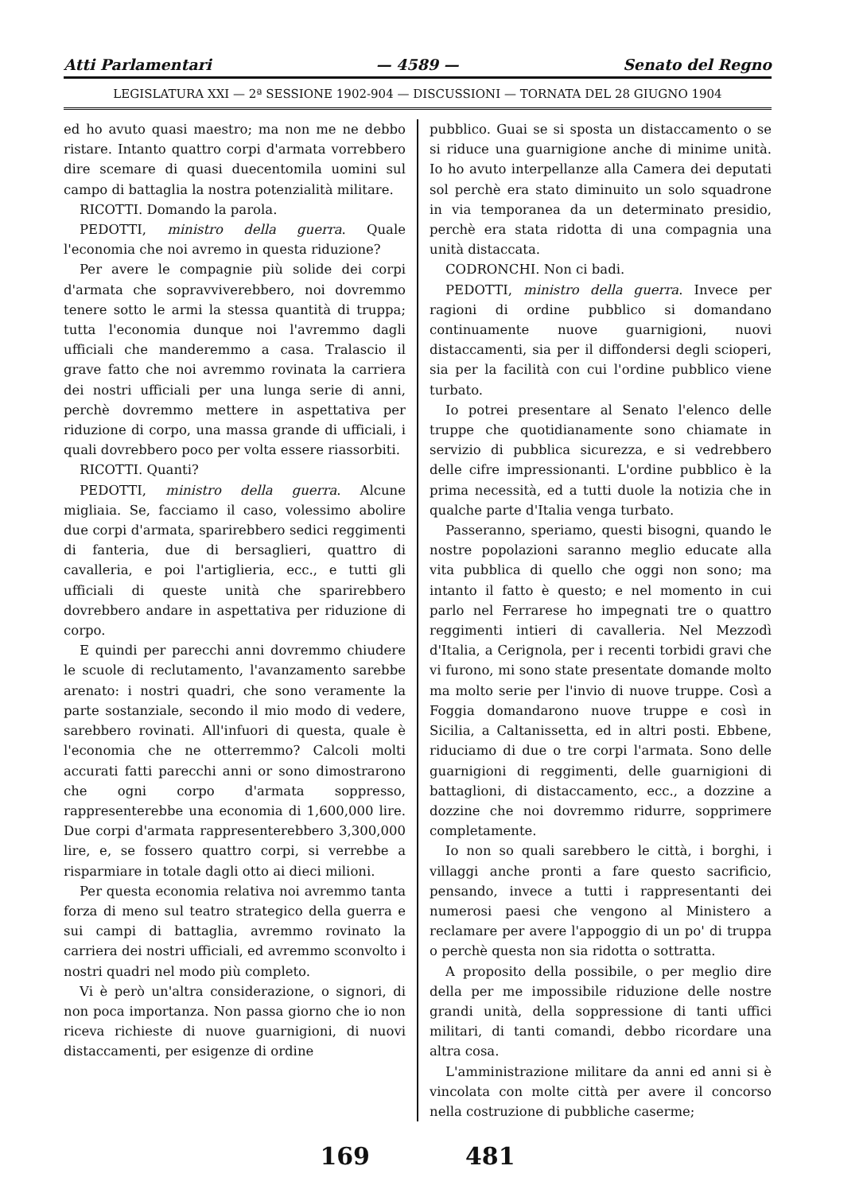Atti Parlamentari — 4589 — Senato del Regno
LEGISLATURA XXI — 2ª SESSIONE 1902-904 — DISCUSSIONI — TORNATA DEL 28 GIUGNO 1904
ed ho avuto quasi maestro; ma non me ne debbo ristare. Intanto quattro corpi d'armata vorrebbero dire scemare di quasi duecentomila uomini sul campo di battaglia la nostra potenzialità militare.
RICOTTI. Domando la parola.
PEDOTTI, ministro della guerra. Quale l'economia che noi avremo in questa riduzione?
Per avere le compagnie più solide dei corpi d'armata che sopravviverebbero, noi dovremmo tenere sotto le armi la stessa quantità di truppa; tutta l'economia dunque noi l'avremmo dagli ufficiali che manderemmo a casa. Tralascio il grave fatto che noi avremmo rovinata la carriera dei nostri ufficiali per una lunga serie di anni, perchè dovremmo mettere in aspettativa per riduzione di corpo, una massa grande di ufficiali, i quali dovrebbero poco per volta essere riassorbiti.
RICOTTI. Quanti?
PEDOTTI, ministro della guerra. Alcune migliaia. Se, facciamo il caso, volessimo abolire due corpi d'armata, sparirebbero sedici reggimenti di fanteria, due di bersaglieri, quattro di cavalleria, e poi l'artiglieria, ecc., e tutti gli ufficiali di queste unità che sparirebbero dovrebbero andare in aspettativa per riduzione di corpo.
E quindi per parecchi anni dovremmo chiudere le scuole di reclutamento, l'avanzamento sarebbe arenato: i nostri quadri, che sono veramente la parte sostanziale, secondo il mio modo di vedere, sarebbero rovinati. All'infuori di questa, quale è l'economia che ne otterremmo? Calcoli molti accurati fatti parecchi anni or sono dimostrarono che ogni corpo d'armata soppresso, rappresenterebbe una economia di 1,600,000 lire. Due corpi d'armata rappresenterebbero 3,300,000 lire, e, se fossero quattro corpi, si verrebbe a risparmiare in totale dagli otto ai dieci milioni.
Per questa economia relativa noi avremmo tanta forza di meno sul teatro strategico della guerra e sui campi di battaglia, avremmo rovinato la carriera dei nostri ufficiali, ed avremmo sconvolto i nostri quadri nel modo più completo.
Vi è però un'altra considerazione, o signori, di non poca importanza. Non passa giorno che io non riceva richieste di nuove guarnigioni, di nuovi distaccamenti, per esigenze di ordine
pubblico. Guai se si sposta un distaccamento o se si riduce una guarnigione anche di minime unità. Io ho avuto interpellanze alla Camera dei deputati sol perchè era stato diminuito un solo squadrone in via temporanea da un determinato presidio, perchè era stata ridotta di una compagnia una unità distaccata.
CODRONCHI. Non ci badi.
PEDOTTI, ministro della guerra. Invece per ragioni di ordine pubblico si domandano continuamente nuove guarnigioni, nuovi distaccamenti, sia per il diffondersi degli scioperi, sia per la facilità con cui l'ordine pubblico viene turbato.
Io potrei presentare al Senato l'elenco delle truppe che quotidianamente sono chiamate in servizio di pubblica sicurezza, e si vedrebbero delle cifre impressionanti. L'ordine pubblico è la prima necessità, ed a tutti duole la notizia che in qualche parte d'Italia venga turbato.
Passeranno, speriamo, questi bisogni, quando le nostre popolazioni saranno meglio educate alla vita pubblica di quello che oggi non sono; ma intanto il fatto è questo; e nel momento in cui parlo nel Ferrarese ho impegnati tre o quattro reggimenti intieri di cavalleria. Nel Mezzodì d'Italia, a Cerignola, per i recenti torbidi gravi che vi furono, mi sono state presentate domande molto ma molto serie per l'invio di nuove truppe. Così a Foggia domandarono nuove truppe e così in Sicilia, a Caltanissetta, ed in altri posti. Ebbene, riduciamo di due o tre corpi l'armata. Sono delle guarnigioni di reggimenti, delle guarnigioni di battaglioni, di distaccamento, ecc., a dozzine a dozzine che noi dovremmo ridurre, sopprimere completamente.
Io non so quali sarebbero le città, i borghi, i villaggi anche pronti a fare questo sacrificio, pensando, invece a tutti i rappresentanti dei numerosi paesi che vengono al Ministero a reclamare per avere l'appoggio di un po' di truppa o perchè questa non sia ridotta o sottratta.
A proposito della possibile, o per meglio dire della per me impossibile riduzione delle nostre grandi unità, della soppressione di tanti uffici militari, di tanti comandi, debbo ricordare una altra cosa.
L'amministrazione militare da anni ed anni si è vincolata con molte città per avere il concorso nella costruzione di pubbliche caserme;
169 481